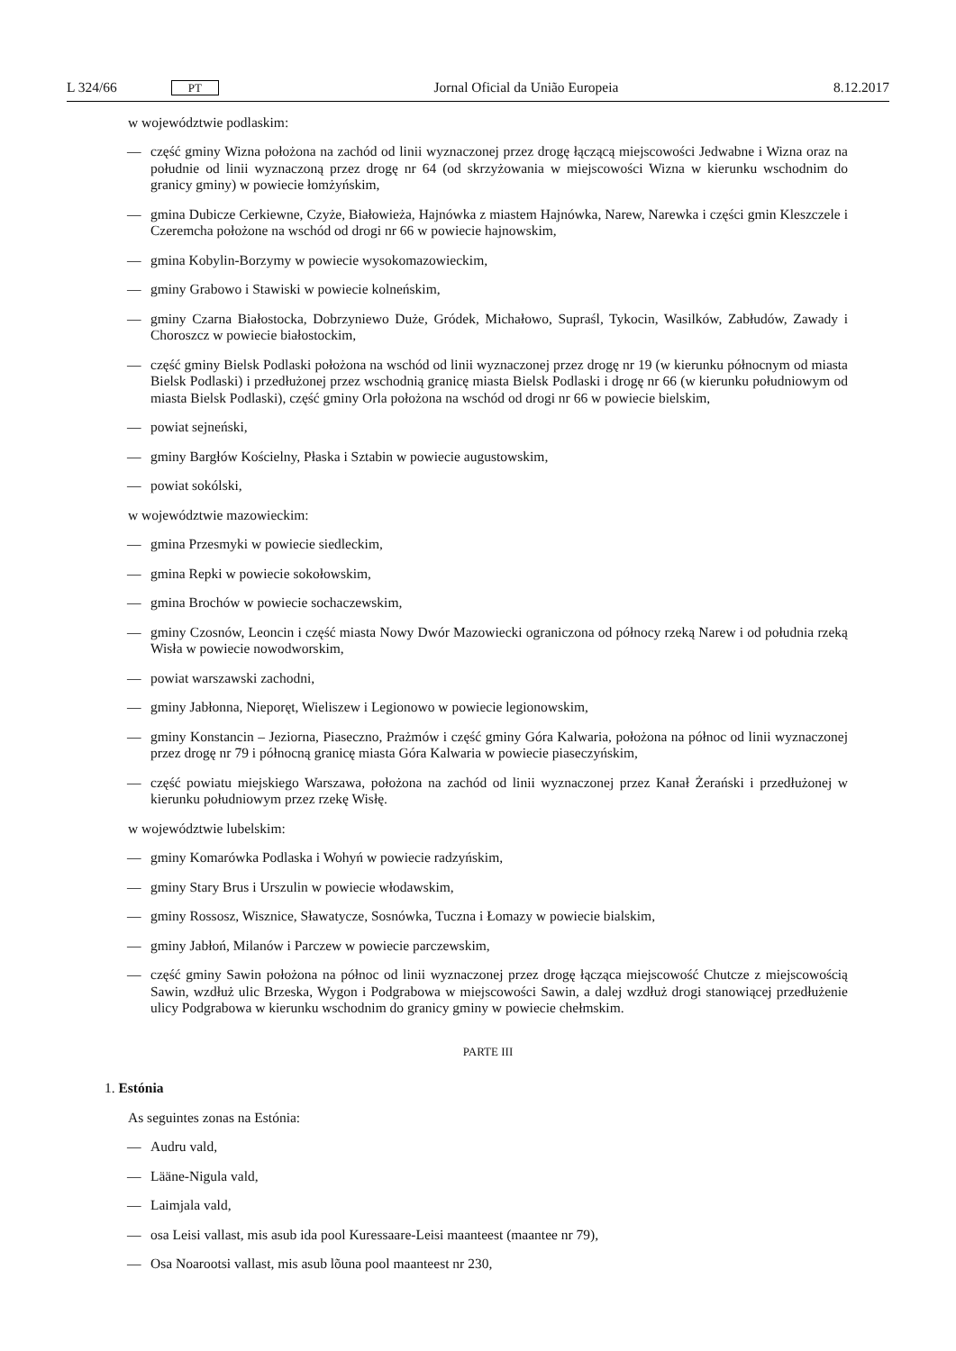L 324/66 PT
Jornal Oficial da União Europeia 8.12.2017
w województwie podlaskim:
— część gminy Wizna położona na zachód od linii wyznaczonej przez drogę łączącą miejscowości Jedwabne i Wizna oraz na południe od linii wyznaczoną przez drogę nr 64 (od skrzyżowania w miejscowości Wizna w kierunku wschodnim do granicy gminy) w powiecie łomżyńskim,
— gmina Dubicze Cerkiewne, Czyże, Białowieża, Hajnówka z miastem Hajnówka, Narew, Narewka i części gmin Kleszczele i Czeremcha położone na wschód od drogi nr 66 w powiecie hajnowskim,
— gmina Kobylin-Borzymy w powiecie wysokomazowieckim,
— gminy Grabowo i Stawiski w powiecie kolneńskim,
— gminy Czarna Białostocka, Dobrzyniewo Duże, Gródek, Michałowo, Supraśl, Tykocin, Wasilków, Zabłudów, Zawady i Choroszcz w powiecie białostockim,
— część gminy Bielsk Podlaski położona na wschód od linii wyznaczonej przez drogę nr 19 (w kierunku północnym od miasta Bielsk Podlaski) i przedłużonej przez wschodnią granicę miasta Bielsk Podlaski i drogę nr 66 (w kierunku południowym od miasta Bielsk Podlaski), część gminy Orla położona na wschód od drogi nr 66 w powiecie bielskim,
— powiat sejneński,
— gminy Bargłów Kościelny, Płaska i Sztabin w powiecie augustowskim,
— powiat sokólski,
w województwie mazowieckim:
— gmina Przesmyki w powiecie siedleckim,
— gmina Repki w powiecie sokołowskim,
— gmina Brochów w powiecie sochaczewskim,
— gminy Czosnów, Leoncin i część miasta Nowy Dwór Mazowiecki ograniczona od północy rzeką Narew i od południa rzeką Wisła w powiecie nowodworskim,
— powiat warszawski zachodni,
— gminy Jabłonna, Nieporęt, Wieliszew i Legionowo w powiecie legionowskim,
— gminy Konstancin – Jeziorna, Piaseczno, Prażmów i część gminy Góra Kalwaria, położona na północ od linii wyznaczonej przez drogę nr 79 i północną granicę miasta Góra Kalwaria w powiecie piaseczyńskim,
— część powiatu miejskiego Warszawa, położona na zachód od linii wyznaczonej przez Kanał Żerański i przedłużonej w kierunku południowym przez rzekę Wisłę.
w województwie lubelskim:
— gminy Komarówka Podlaska i Wohyń w powiecie radzyńskim,
— gminy Stary Brus i Urszulin w powiecie włodawskim,
— gminy Rossosz, Wisznice, Sławatycze, Sosnówka, Tuczna i Łomazy w powiecie bialskim,
— gminy Jabłoń, Milanów i Parczew w powiecie parczewskim,
— część gminy Sawin położona na północ od linii wyznaczonej przez drogę łącząca miejscowość Chutcze z miejscowością Sawin, wzdłuż ulic Brzeska, Wygon i Podgrabowa w miejscowości Sawin, a dalej wzdłuż drogi stanowiącej przedłużenie ulicy Podgrabowa w kierunku wschodnim do granicy gminy w powiecie chełmskim.
PARTE III
1. Estónia
As seguintes zonas na Estónia:
— Audru vald,
— Lääne-Nigula vald,
— Laimjala vald,
— osa Leisi vallast, mis asub ida pool Kuressaare-Leisi maanteest (maantee nr 79),
— Osa Noarootsi vallast, mis asub lõuna pool maanteest nr 230,